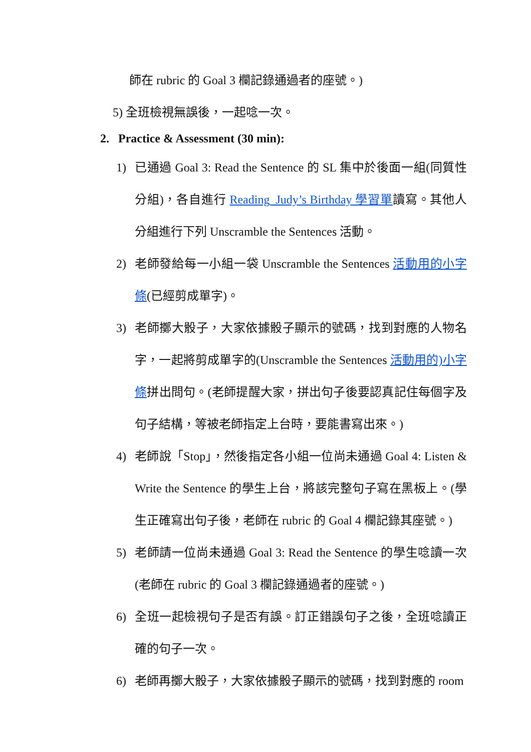師在 rubric 的 Goal 3 欄記錄通過者的座號。)
5) 全班檢視無誤後，一起唸一次。
2. Practice & Assessment (30 min):
1) 已通過 Goal 3: Read the Sentence 的 SL 集中於後面一組(同質性分組)，各自進行 Reading_Judy’s Birthday 學習單讀寫。其他人分組進行下列 Unscramble the Sentences 活動。
2) 老師發給每一小組一袋 Unscramble the Sentences 活動用的小字條(已經剪成單字)。
3) 老師擲大骰子，大家依據骰子顯示的號碼，找到對應的人物名字，一起將剪成單字的(Unscramble the Sentences 活動用的)小字條拼出問句。(老師提醒大家，拼出句子後要認真記住每個字及句子結構，等被老師指定上台時，要能書寫出來。)
4) 老師說「Stop」，然後指定各小組一位尚未通過 Goal 4: Listen & Write the Sentence 的學生上台，將該完整句子寫在黑板上。(學生正確寫出句子後，老師在 rubric 的 Goal 4 欄記錄其座號。)
5) 老師請一位尚未通過 Goal 3: Read the Sentence 的學生唸讀一次(老師在 rubric 的 Goal 3 欄記錄通過者的座號。)
6) 全班一起檢視句子是否有誤。訂正錯誤句子之後，全班唸讀正確的句子一次。
6) 老師再擲大骰子，大家依據骰子顯示的號碼，找到對應的 room